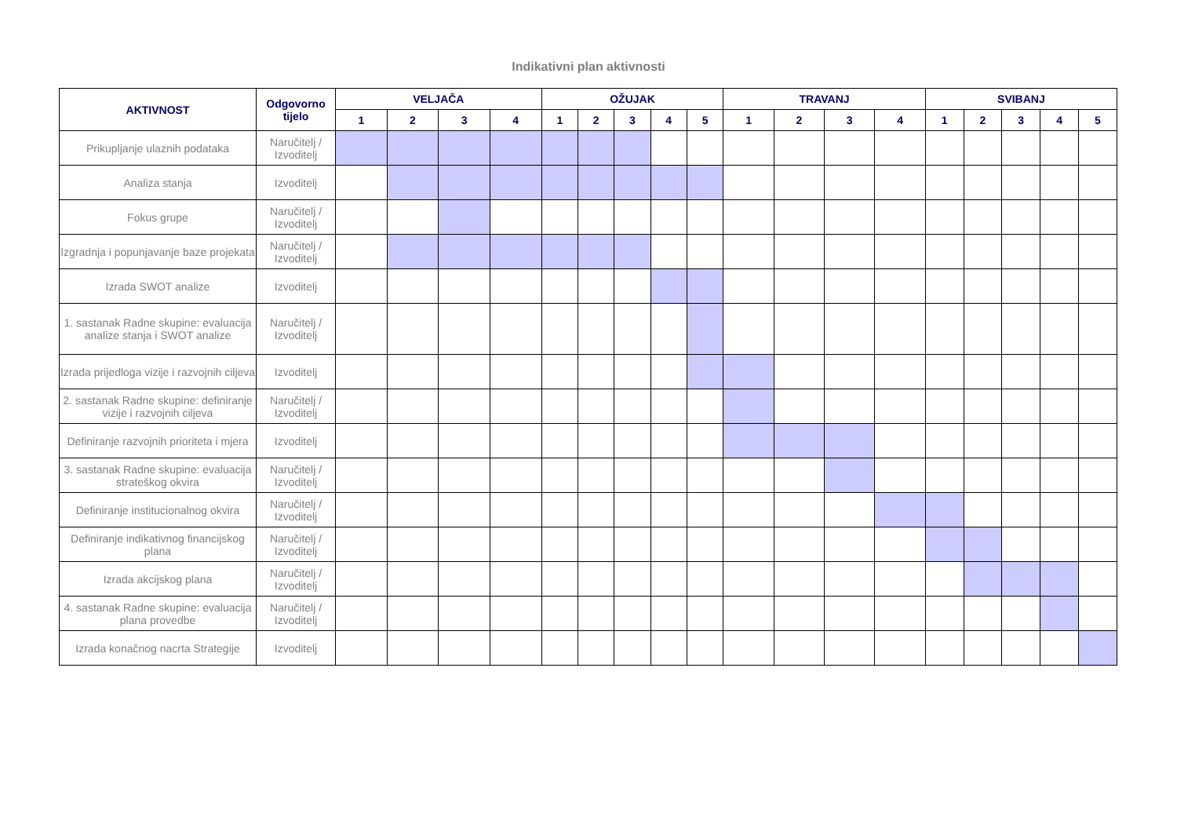Indikativni plan aktivnosti
| AKTIVNOST | Odgovorno tijelo | VELJAČA | | | | OŽUJAK | | | | | TRAVANJ | | | | SVIBANJ | | | | |
| --- | --- | --- | --- | --- | --- | --- | --- | --- | --- | --- | --- | --- | --- | --- | --- | --- | --- | --- | --- |
| | | 1 | 2 | 3 | 4 | 1 | 2 | 3 | 4 | 5 | 1 | 2 | 3 | 4 | 1 | 2 | 3 | 4 | 5 |
| Prikupljanje ulaznih podataka | Naručitelj / Izvoditelj | | | | | | | | | | | | | | | | | | |
| Analiza stanja | Izvoditelj | | | | | | | | | | | | | | | | | | |
| Fokus grupe | Naručitelj / Izvoditelj | | | | | | | | | | | | | | | | | | |
| Izgradnja i popunjavanje baze projekata | Naručitelj / Izvoditelj | | | | | | | | | | | | | | | | | | |
| Izrada SWOT analize | Izvoditelj | | | | | | | | | | | | | | | | | | |
| 1. sastanak Radne skupine: evaluacija analize stanja i SWOT analize | Naručitelj / Izvoditelj | | | | | | | | | | | | | | | | | | |
| Izrada prijedloga vizije i razvojnih ciljeva | Izvoditelj | | | | | | | | | | | | | | | | | | |
| 2. sastanak Radne skupine: definiranje vizije i razvojnih ciljeva | Naručitelj / Izvoditelj | | | | | | | | | | | | | | | | | | |
| Definiranje razvojnih prioriteta i mjera | Izvoditelj | | | | | | | | | | | | | | | | | | |
| 3. sastanak Radne skupine: evaluacija strateškog okvira | Naručitelj / Izvoditelj | | | | | | | | | | | | | | | | | | |
| Definiranje institucionalnog okvira | Naručitelj / Izvoditelj | | | | | | | | | | | | | | | | | | |
| Definiranje indikativnog financijskog plana | Naručitelj / Izvoditelj | | | | | | | | | | | | | | | | | | |
| Izrada akcijskog plana | Naručitelj / Izvoditelj | | | | | | | | | | | | | | | | | | |
| 4. sastanak Radne skupine: evaluacija plana provedbe | Naručitelj / Izvoditelj | | | | | | | | | | | | | | | | | | |
| Izrada konačnog nacrta Strategije | Izvoditelj | | | | | | | | | | | | | | | | | | |